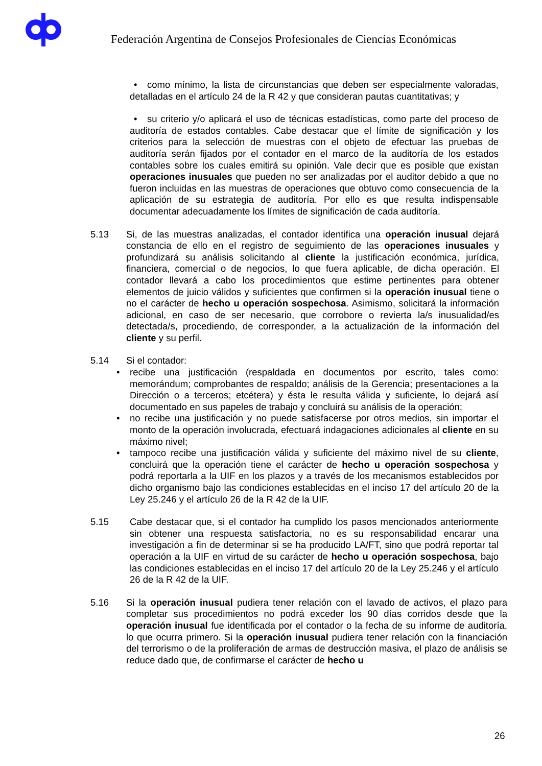Federación Argentina de Consejos Profesionales de Ciencias Económicas
• como mínimo, la lista de circunstancias que deben ser especialmente valoradas, detalladas en el artículo 24 de la R 42 y que consideran pautas cuantitativas; y
• su criterio y/o aplicará el uso de técnicas estadísticas, como parte del proceso de auditoría de estados contables. Cabe destacar que el límite de significación y los criterios para la selección de muestras con el objeto de efectuar las pruebas de auditoría serán fijados por el contador en el marco de la auditoría de los estados contables sobre los cuales emitirá su opinión. Vale decir que es posible que existan operaciones inusuales que pueden no ser analizadas por el auditor debido a que no fueron incluidas en las muestras de operaciones que obtuvo como consecuencia de la aplicación de su estrategia de auditoría. Por ello es que resulta indispensable documentar adecuadamente los límites de significación de cada auditoría.
5.13 Si, de las muestras analizadas, el contador identifica una operación inusual dejará constancia de ello en el registro de seguimiento de las operaciones inusuales y profundizará su análisis solicitando al cliente la justificación económica, jurídica, financiera, comercial o de negocios, lo que fuera aplicable, de dicha operación. El contador llevará a cabo los procedimientos que estime pertinentes para obtener elementos de juicio válidos y suficientes que confirmen si la operación inusual tiene o no el carácter de hecho u operación sospechosa. Asimismo, solicitará la información adicional, en caso de ser necesario, que corrobore o revierta la/s inusualidad/es detectada/s, procediendo, de corresponder, a la actualización de la información del cliente y su perfil.
5.14 Si el contador:
• recibe una justificación (respaldada en documentos por escrito, tales como: memorándum; comprobantes de respaldo; análisis de la Gerencia; presentaciones a la Dirección o a terceros; etcétera) y ésta le resulta válida y suficiente, lo dejará así documentado en sus papeles de trabajo y concluirá su análisis de la operación;
• no recibe una justificación y no puede satisfacerse por otros medios, sin importar el monto de la operación involucrada, efectuará indagaciones adicionales al cliente en su máximo nivel;
• tampoco recibe una justificación válida y suficiente del máximo nivel de su cliente, concluirá que la operación tiene el carácter de hecho u operación sospechosa y podrá reportarla a la UIF en los plazos y a través de los mecanismos establecidos por dicho organismo bajo las condiciones establecidas en el inciso 17 del artículo 20 de la Ley 25.246 y el artículo 26 de la R 42 de la UIF.
5.15 Cabe destacar que, si el contador ha cumplido los pasos mencionados anteriormente sin obtener una respuesta satisfactoria, no es su responsabilidad encarar una investigación a fin de determinar si se ha producido LA/FT, sino que podrá reportar tal operación a la UIF en virtud de su carácter de hecho u operación sospechosa, bajo las condiciones establecidas en el inciso 17 del artículo 20 de la Ley 25.246 y el artículo 26 de la R 42 de la UIF.
5.16 Si la operación inusual pudiera tener relación con el lavado de activos, el plazo para completar sus procedimientos no podrá exceder los 90 días corridos desde que la operación inusual fue identificada por el contador o la fecha de su informe de auditoría, lo que ocurra primero. Si la operación inusual pudiera tener relación con la financiación del terrorismo o de la proliferación de armas de destrucción masiva, el plazo de análisis se reduce dado que, de confirmarse el carácter de hecho u
26